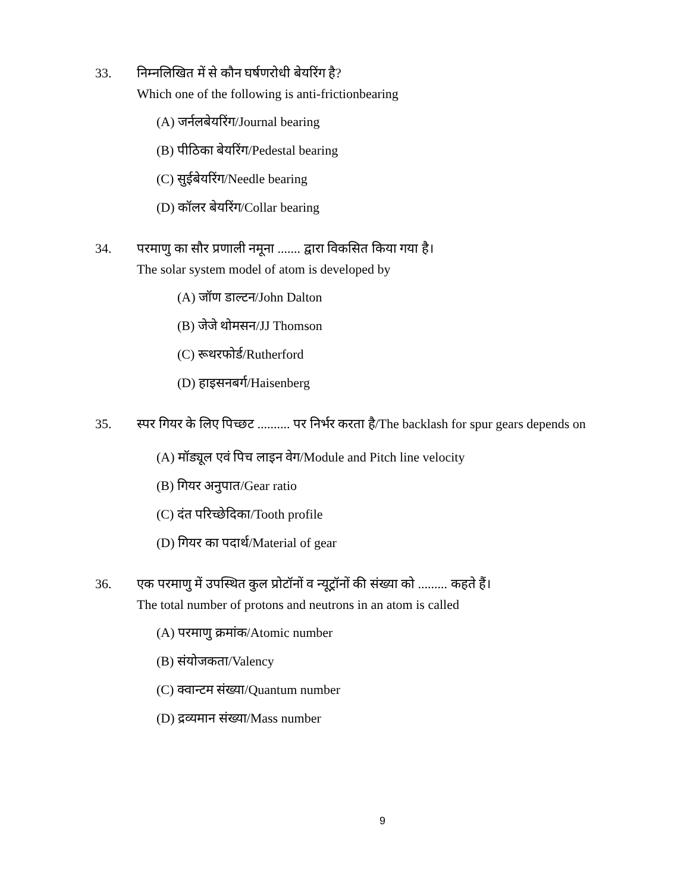33. निम्नलिखित में से कौन घर्षणरोधी बेयरिंग है?
Which one of the following is anti-frictionbearing
(A) जर्नलबेयरिंग/Journal bearing
(B) पीठिका बेयरिंग/Pedestal bearing
(C) सुईबेयरिंग/Needle bearing
(D) कॉलर बेयरिंग/Collar bearing
34. परमाणु का सौर प्रणाली नमूना ....... द्वारा विकसित किया गया है।
The solar system model of atom is developed by
(A) जॉण डाल्टन/John Dalton
(B) जेजे थोमसन/JJ Thomson
(C) रूथरफोर्ड/Rutherford
(D) हाइसनबर्ग/Haisenberg
35. स्पर गियर के लिए पिच्छट .......... पर निर्भर करता है/The backlash for spur gears depends on
(A) मॉड्यूल एवं पिच लाइन वेग/Module and Pitch line velocity
(B) गियर अनुपात/Gear ratio
(C) दंत परिच्छेदिका/Tooth profile
(D) गियर का पदार्थ/Material of gear
36. एक परमाणु में उपस्थित कुल प्रोटॉनों व न्यूट्रॉनों की संख्या को ......... कहते हैं।
The total number of protons and neutrons in an atom is called
(A) परमाणु क्रमांक/Atomic number
(B) संयोजकता/Valency
(C) क्वान्टम संख्या/Quantum number
(D) द्रव्यमान संख्या/Mass number
9